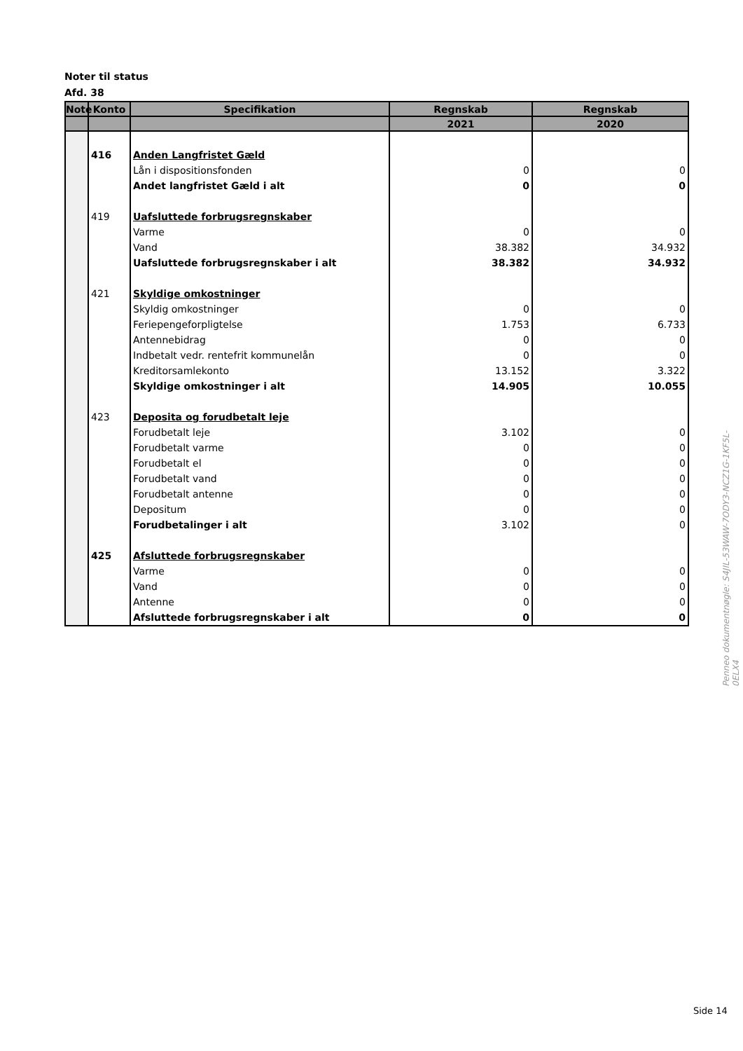Noter til status
Afd. 38
| Note | Konto | Specifikation | Regnskab | Regnskab |
| --- | --- | --- | --- | --- |
| | | | 2021 | 2020 |
| | 416 | Anden Langfristet Gæld | | |
| | | Lån i dispositionsfonden | 0 | 0 |
| | | Andet langfristet Gæld i alt | 0 | 0 |
| | 419 | Uafsluttede forbrugsregnskaber | | |
| | | Varme | 0 | 0 |
| | | Vand | 38.382 | 34.932 |
| | | Uafsluttede forbrugsregnskaber i alt | 38.382 | 34.932 |
| | 421 | Skyldige omkostninger | | |
| | | Skyldig omkostninger | 0 | 0 |
| | | Feriepengeforpligtelse | 1.753 | 6.733 |
| | | Antennebidrag | 0 | 0 |
| | | Indbetalt vedr. rentefrit kommunelån | 0 | 0 |
| | | Kreditorsamlekonto | 13.152 | 3.322 |
| | | Skyldige omkostninger i alt | 14.905 | 10.055 |
| | 423 | Deposita og forudbetalt leje | | |
| | | Forudbetalt leje | 3.102 | 0 |
| | | Forudbetalt varme | 0 | 0 |
| | | Forudbetalt el | 0 | 0 |
| | | Forudbetalt vand | 0 | 0 |
| | | Forudbetalt antenne | 0 | 0 |
| | | Depositum | 0 | 0 |
| | | Forudbetalinger i alt | 3.102 | 0 |
| | 425 | Afsluttede forbrugsregnskaber | | |
| | | Varme | 0 | 0 |
| | | Vand | 0 | 0 |
| | | Antenne | 0 | 0 |
| | | Afsluttede forbrugsregnskaber i alt | 0 | 0 |
Penneo dokumentnøgle: S4JIL-53WAW-7ODY3-NCZ1G-1KF5L-0ELX4
Side 14